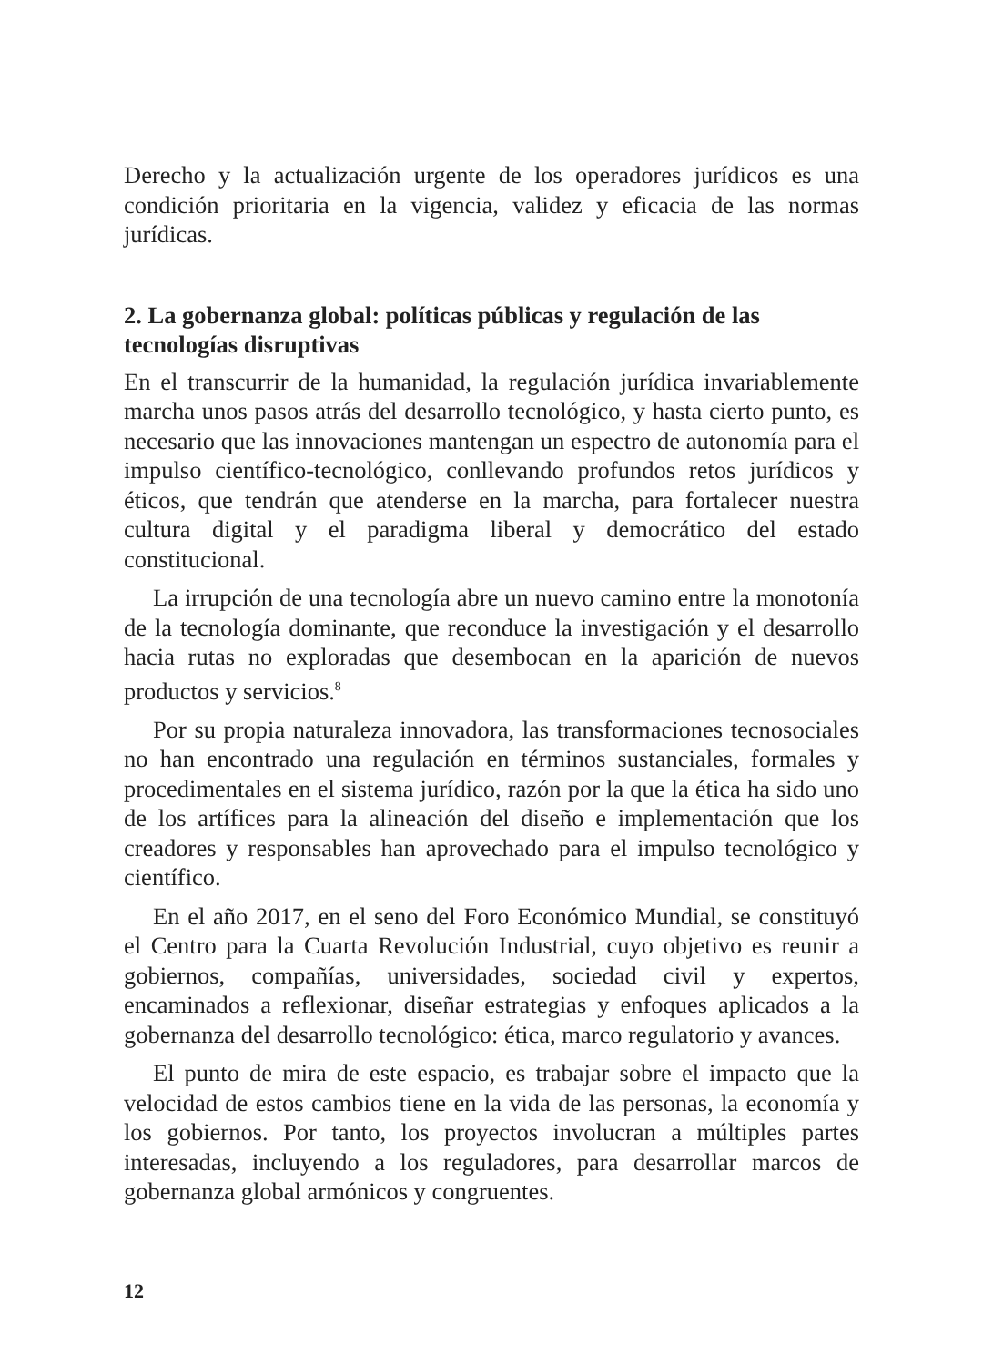Derecho y la actualización urgente de los operadores jurídicos es una condición prioritaria en la vigencia, validez y eficacia de las normas jurídicas.
2. La gobernanza global: políticas públicas y regulación de las tecnologías disruptivas
En el transcurrir de la humanidad, la regulación jurídica invariablemente marcha unos pasos atrás del desarrollo tecnológico, y hasta cierto punto, es necesario que las innovaciones mantengan un espectro de autonomía para el impulso científico-tecnológico, conllevando profundos retos jurídicos y éticos, que tendrán que atenderse en la marcha, para fortalecer nuestra cultura digital y el paradigma liberal y democrático del estado constitucional.
La irrupción de una tecnología abre un nuevo camino entre la monotonía de la tecnología dominante, que reconduce la investigación y el desarrollo hacia rutas no exploradas que desembocan en la aparición de nuevos productos y servicios.<sup>8</sup>
Por su propia naturaleza innovadora, las transformaciones tecnosociales no han encontrado una regulación en términos sustanciales, formales y procedimentales en el sistema jurídico, razón por la que la ética ha sido uno de los artífices para la alineación del diseño e implementación que los creadores y responsables han aprovechado para el impulso tecnológico y científico.
En el año 2017, en el seno del Foro Económico Mundial, se constituyó el Centro para la Cuarta Revolución Industrial, cuyo objetivo es reunir a gobiernos, compañías, universidades, sociedad civil y expertos, encaminados a reflexionar, diseñar estrategias y enfoques aplicados a la gobernanza del desarrollo tecnológico: ética, marco regulatorio y avances.
El punto de mira de este espacio, es trabajar sobre el impacto que la velocidad de estos cambios tiene en la vida de las personas, la economía y los gobiernos. Por tanto, los proyectos involucran a múltiples partes interesadas, incluyendo a los reguladores, para desarrollar marcos de gobernanza global armónicos y congruentes.
12